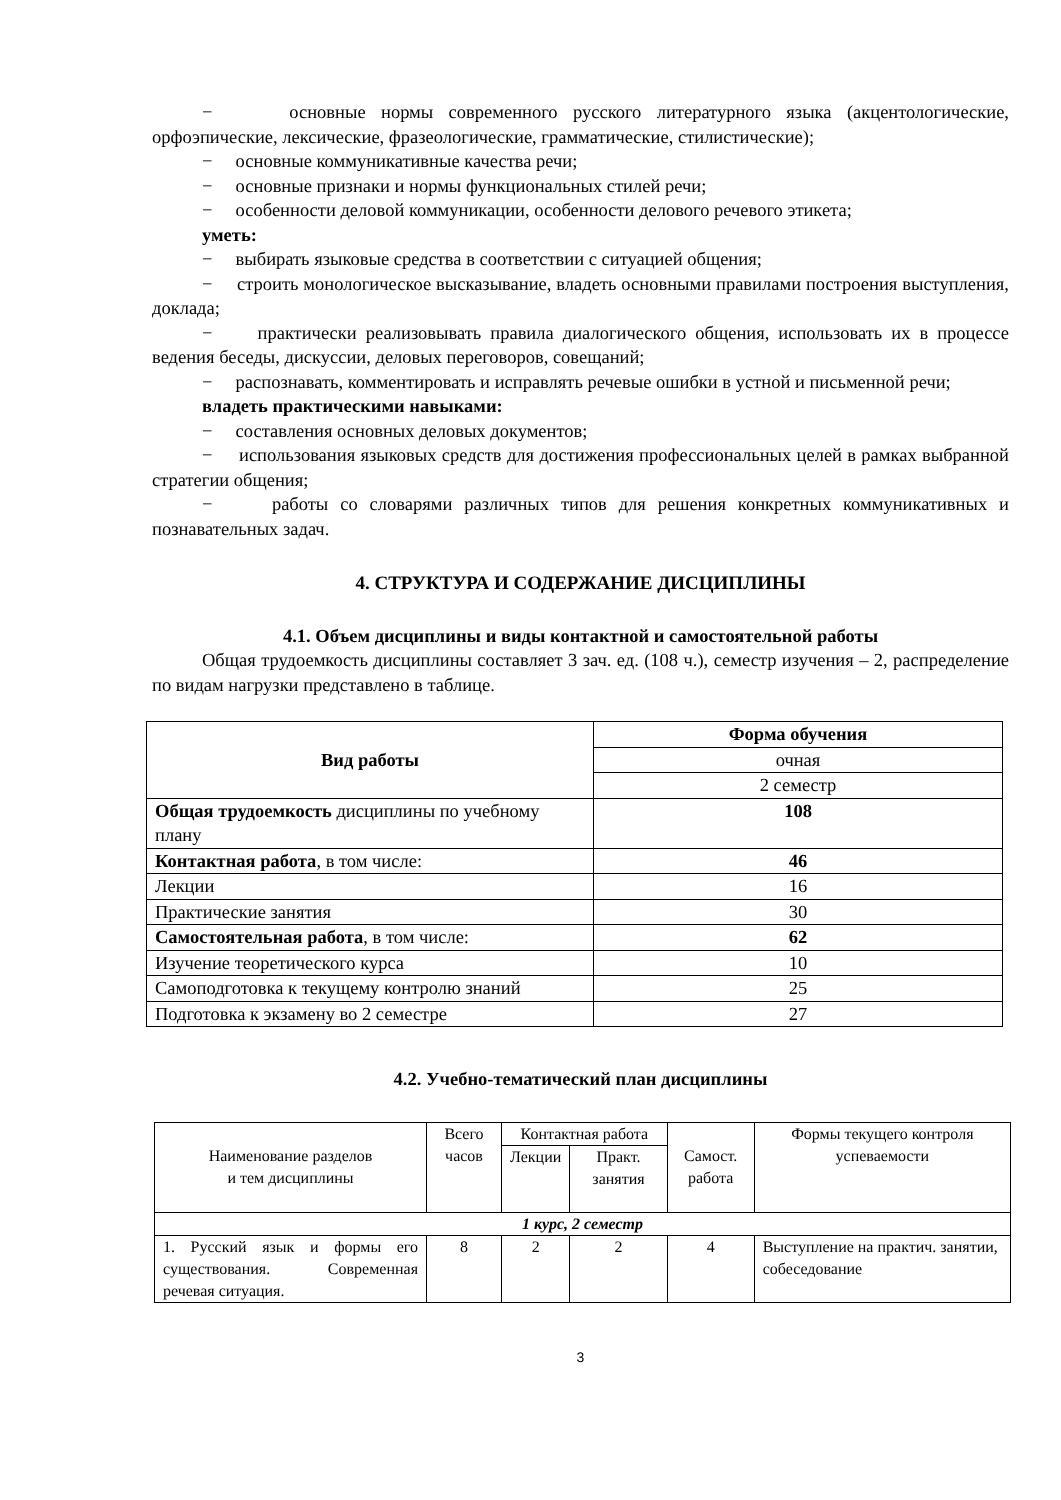− основные нормы современного русского литературного языка (акцентологические, орфоэпические, лексические, фразеологические, грамматические, стилистические);
− основные коммуникативные качества речи;
− основные признаки и нормы функциональных стилей речи;
− особенности деловой коммуникации, особенности делового речевого этикета;
уметь:
− выбирать языковые средства в соответствии с ситуацией общения;
− строить монологическое высказывание, владеть основными правилами построения выступления, доклада;
− практически реализовывать правила диалогического общения, использовать их в процессе ведения беседы, дискуссии, деловых переговоров, совещаний;
− распознавать, комментировать и исправлять речевые ошибки в устной и письменной речи;
владеть практическими навыками:
− составления основных деловых документов;
− использования языковых средств для достижения профессиональных целей в рамках выбранной стратегии общения;
− работы со словарями различных типов для решения конкретных коммуникативных и познавательных задач.
4. СТРУКТУРА И СОДЕРЖАНИЕ ДИСЦИПЛИНЫ
4.1. Объем дисциплины и виды контактной и самостоятельной работы
Общая трудоемкость дисциплины составляет 3 зач. ед. (108 ч.), семестр изучения – 2, распределение по видам нагрузки представлено в таблице.
| Вид работы | Форма обучения |
| --- | --- |
| | очная |
| | 2 семестр |
| Общая трудоемкость дисциплины по учебному плану | 108 |
| Контактная работа , в том числе: | 46 |
| Лекции | 16 |
| Практические занятия | 30 |
| Самостоятельная работа , в том числе: | 62 |
| Изучение теоретического курса | 10 |
| Самоподготовка к текущему контролю знаний | 25 |
| Подготовка к экзамену во 2 семестре | 27 |
4.2. Учебно-тематический план дисциплины
| Наименование разделов и тем дисциплины | Всего часов | Контактная работа | | Самост. работа | Формы текущего контроля успеваемости |
| | | Лекции | Практ. занятия | | |
| 1 курс, 2 семестр | | | | | |
| 1. Русский язык и формы его существования. Современная речевая ситуация. | 8 | 2 | 2 | 4 | Выступление на практич. занятии, собеседование |
3